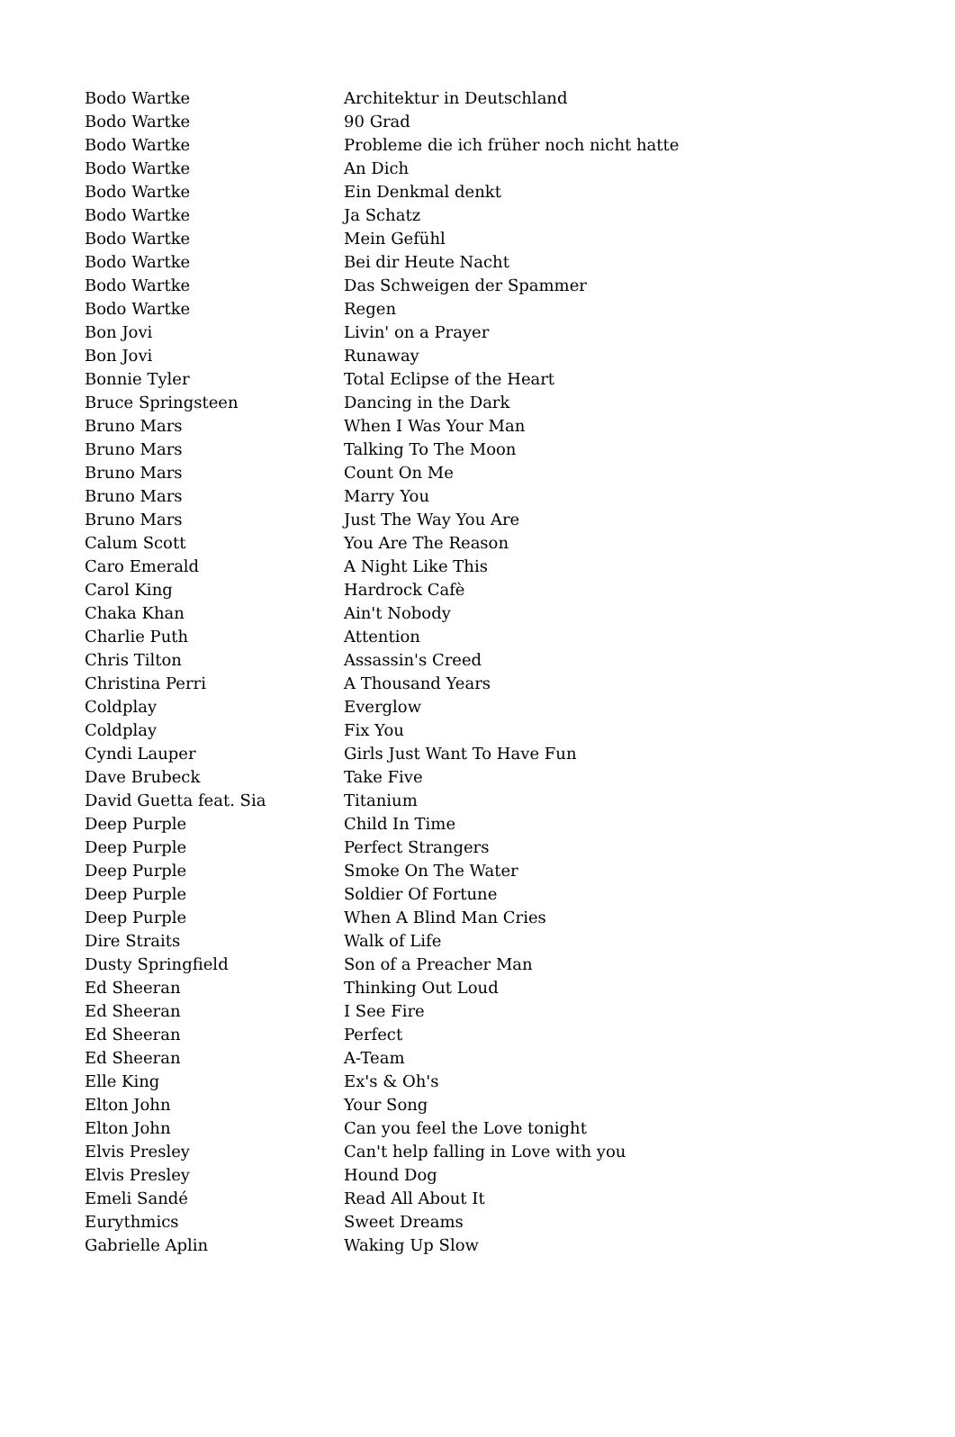| Bodo Wartke | Architektur in Deutschland |
| Bodo Wartke | 90 Grad |
| Bodo Wartke | Probleme die ich früher noch nicht hatte |
| Bodo Wartke | An Dich |
| Bodo Wartke | Ein Denkmal denkt |
| Bodo Wartke | Ja Schatz |
| Bodo Wartke | Mein Gefühl |
| Bodo Wartke | Bei dir Heute Nacht |
| Bodo Wartke | Das Schweigen der Spammer |
| Bodo Wartke | Regen |
| Bon Jovi | Livin' on a Prayer |
| Bon Jovi | Runaway |
| Bonnie Tyler | Total Eclipse of the Heart |
| Bruce Springsteen | Dancing in the Dark |
| Bruno Mars | When I Was Your Man |
| Bruno Mars | Talking To The Moon |
| Bruno Mars | Count On Me |
| Bruno Mars | Marry You |
| Bruno Mars | Just The Way You Are |
| Calum Scott | You Are The Reason |
| Caro Emerald | A Night Like This |
| Carol King | Hardrock Cafè |
| Chaka Khan | Ain't Nobody |
| Charlie Puth | Attention |
| Chris Tilton | Assassin's Creed |
| Christina Perri | A Thousand Years |
| Coldplay | Everglow |
| Coldplay | Fix You |
| Cyndi Lauper | Girls Just Want To Have Fun |
| Dave Brubeck | Take Five |
| David Guetta feat. Sia | Titanium |
| Deep Purple | Child In Time |
| Deep Purple | Perfect Strangers |
| Deep Purple | Smoke On The Water |
| Deep Purple | Soldier Of Fortune |
| Deep Purple | When A Blind Man Cries |
| Dire Straits | Walk of Life |
| Dusty Springfield | Son of a Preacher Man |
| Ed Sheeran | Thinking Out Loud |
| Ed Sheeran | I See Fire |
| Ed Sheeran | Perfect |
| Ed Sheeran | A-Team |
| Elle King | Ex's & Oh's |
| Elton John | Your Song |
| Elton John | Can you feel the Love tonight |
| Elvis Presley | Can't help falling in Love with you |
| Elvis Presley | Hound Dog |
| Emeli Sandé | Read All About It |
| Eurythmics | Sweet Dreams |
| Gabrielle Aplin | Waking Up Slow |